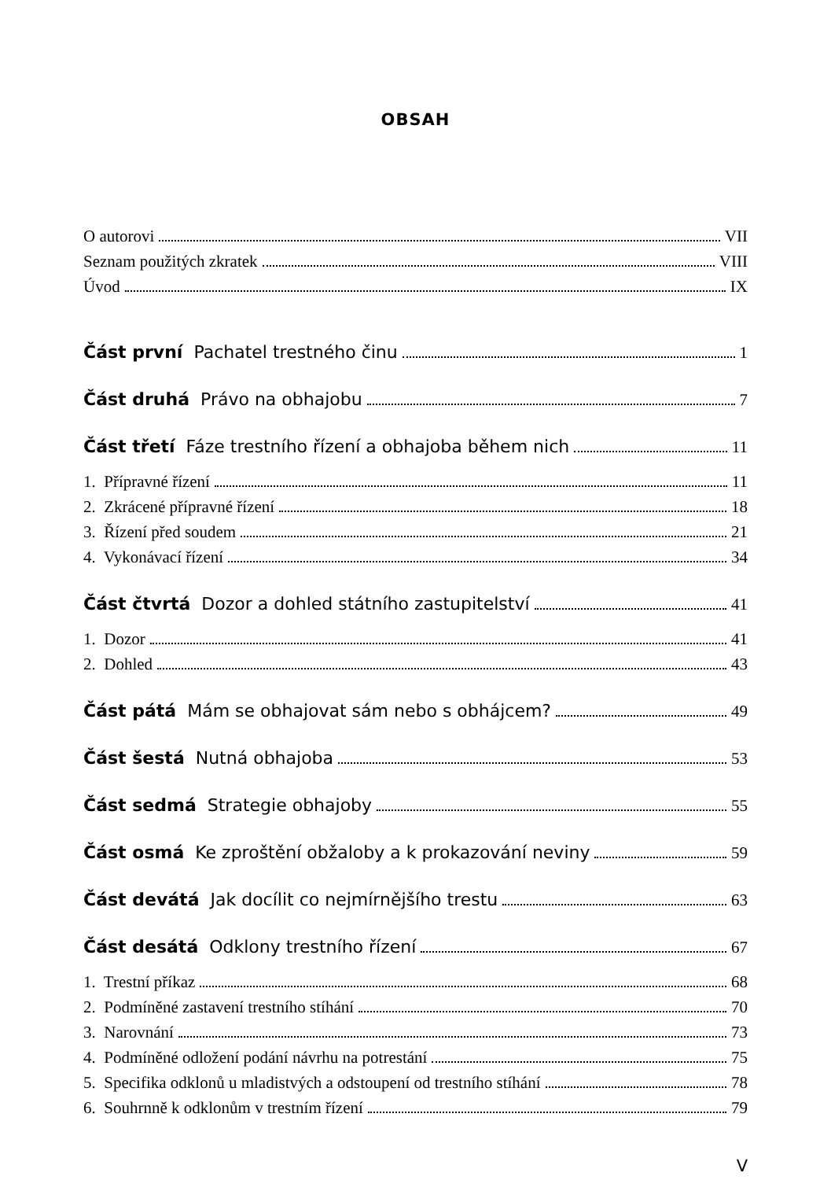OBSAH
O autorovi VII
Seznam použitých zkratek VIII
Úvod IX
Část první Pachatel trestného činu 1
Část druhá Právo na obhajobu 7
Část třetí Fáze trestního řízení a obhajoba během nich 11
1. Přípravné řízení 11
2. Zkrácené přípravné řízení 18
3. Řízení před soudem 21
4. Vykonávací řízení 34
Část čtvrtá Dozor a dohled státního zastupitelství 41
1. Dozor 41
2. Dohled 43
Část pátá Mám se obhajovat sám nebo s obhájcem? 49
Část šestá Nutná obhajoba 53
Část sedmá Strategie obhajoby 55
Část osmá Ke zproštění obžaloby a k prokazování neviny 59
Část devátá Jak docílit co nejmírnějšího trestu 63
Část desátá Odklony trestního řízení 67
1. Trestní příkaz 68
2. Podmíněné zastavení trestního stíhání 70
3. Narovnání 73
4. Podmíněné odložení podání návrhu na potrestání 75
5. Specifika odklonů u mladistvých a odstoupení od trestního stíhání 78
6. Souhrnně k odklonům v trestním řízení 79
V